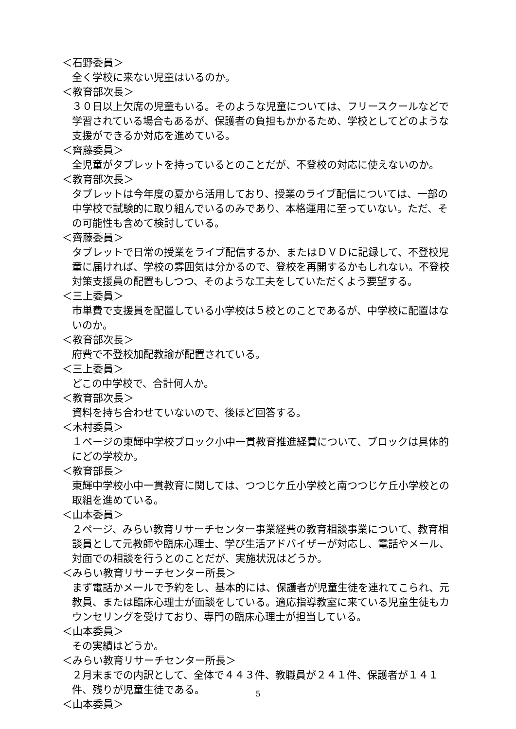＜石野委員＞
全く学校に来ない児童はいるのか。
＜教育部次長＞
３０日以上欠席の児童もいる。そのような児童については、フリースクールなどで学習されている場合もあるが、保護者の負担もかかるため、学校としてどのような支援ができるか対応を進めている。
＜齊藤委員＞
全児童がタブレットを持っているとのことだが、不登校の対応に使えないのか。
＜教育部次長＞
タブレットは今年度の夏から活用しており、授業のライブ配信については、一部の中学校で試験的に取り組んでいるのみであり、本格運用に至っていない。ただ、その可能性も含めて検討している。
＜齊藤委員＞
タブレットで日常の授業をライブ配信するか、またはＤＶＤに記録して、不登校児童に届ければ、学校の雰囲気は分かるので、登校を再開するかもしれない。不登校対策支援員の配置もしつつ、そのような工夫をしていただくよう要望する。
＜三上委員＞
市単費で支援員を配置している小学校は５校とのことであるが、中学校に配置はないのか。
＜教育部次長＞
府費で不登校加配教諭が配置されている。
＜三上委員＞
どこの中学校で、合計何人か。
＜教育部次長＞
資料を持ち合わせていないので、後ほど回答する。
＜木村委員＞
１ページの東輝中学校ブロック小中一貫教育推進経費について、ブロックは具体的にどの学校か。
＜教育部長＞
東輝中学校小中一貫教育に関しては、つつじケ丘小学校と南つつじケ丘小学校との取組を進めている。
＜山本委員＞
２ページ、みらい教育リサーチセンター事業経費の教育相談事業について、教育相談員として元教師や臨床心理士、学び生活アドバイザーが対応し、電話やメール、対面での相談を行うとのことだが、実施状況はどうか。
＜みらい教育リサーチセンター所長＞
まず電話かメールで予約をし、基本的には、保護者が児童生徒を連れてこられ、元教員、または臨床心理士が面談をしている。適応指導教室に来ている児童生徒もカウンセリングを受けており、専門の臨床心理士が担当している。
＜山本委員＞
その実績はどうか。
＜みらい教育リサーチセンター所長＞
２月末までの内訳として、全体で４４３件、教職員が２４１件、保護者が１４１件、残りが児童生徒である。
＜山本委員＞
5